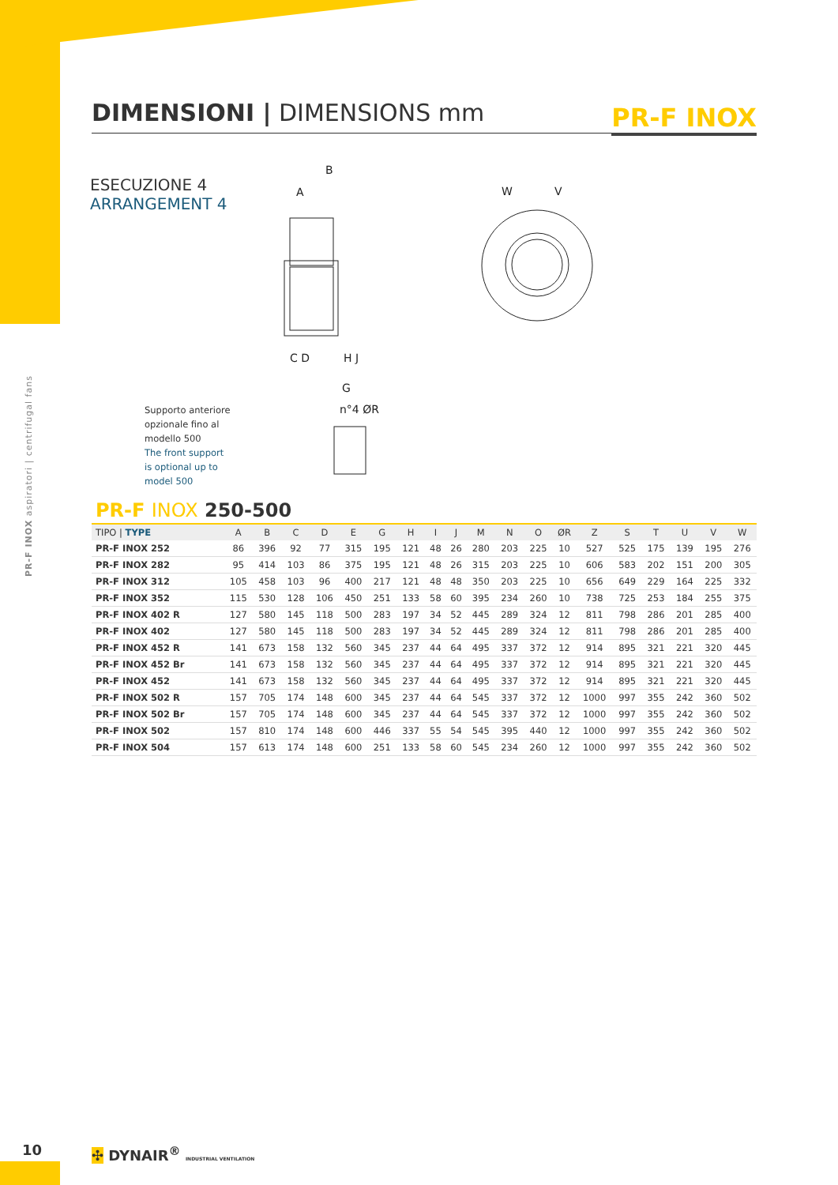DIMENSIONI | DIMENSIONS mm
PR-F INOX
PR-F INOX aspiratori | centrifugal fans
ESECUZIONE 4
ARRANGEMENT 4
B
A
W
V
C D
H J
G
n°4 ØR
Supporto anteriore
opzionale fino al
modello 500
The front support
is optional up to
model 500
PR-F INOX 250-500
| TIPO / TYPE | A | B | C | D | E | G | H | I | J | M | N | O | ØR | Z | S | T | U | V | W |
| --- | --- | --- | --- | --- | --- | --- | --- | --- | --- | --- | --- | --- | --- | --- | --- | --- | --- | --- | --- |
| PR-F INOX 252 | 86 | 396 | 92 | 77 | 315 | 195 | 121 | 48 | 26 | 280 | 203 | 225 | 10 | 527 | 525 | 175 | 139 | 195 | 276 |
| PR-F INOX 282 | 95 | 414 | 103 | 86 | 375 | 195 | 121 | 48 | 26 | 315 | 203 | 225 | 10 | 606 | 583 | 202 | 151 | 200 | 305 |
| PR-F INOX 312 | 105 | 458 | 103 | 96 | 400 | 217 | 121 | 48 | 48 | 350 | 203 | 225 | 10 | 656 | 649 | 229 | 164 | 225 | 332 |
| PR-F INOX 352 | 115 | 530 | 128 | 106 | 450 | 251 | 133 | 58 | 60 | 395 | 234 | 260 | 10 | 738 | 725 | 253 | 184 | 255 | 375 |
| PR-F INOX 402 R | 127 | 580 | 145 | 118 | 500 | 283 | 197 | 34 | 52 | 445 | 289 | 324 | 12 | 811 | 798 | 286 | 201 | 285 | 400 |
| PR-F INOX 402 | 127 | 580 | 145 | 118 | 500 | 283 | 197 | 34 | 52 | 445 | 289 | 324 | 12 | 811 | 798 | 286 | 201 | 285 | 400 |
| PR-F INOX 452 R | 141 | 673 | 158 | 132 | 560 | 345 | 237 | 44 | 64 | 495 | 337 | 372 | 12 | 914 | 895 | 321 | 221 | 320 | 445 |
| PR-F INOX 452 Br | 141 | 673 | 158 | 132 | 560 | 345 | 237 | 44 | 64 | 495 | 337 | 372 | 12 | 914 | 895 | 321 | 221 | 320 | 445 |
| PR-F INOX 452 | 141 | 673 | 158 | 132 | 560 | 345 | 237 | 44 | 64 | 495 | 337 | 372 | 12 | 914 | 895 | 321 | 221 | 320 | 445 |
| PR-F INOX 502 R | 157 | 705 | 174 | 148 | 600 | 345 | 237 | 44 | 64 | 545 | 337 | 372 | 12 | 1000 | 997 | 355 | 242 | 360 | 502 |
| PR-F INOX 502 Br | 157 | 705 | 174 | 148 | 600 | 345 | 237 | 44 | 64 | 545 | 337 | 372 | 12 | 1000 | 997 | 355 | 242 | 360 | 502 |
| PR-F INOX 502 | 157 | 810 | 174 | 148 | 600 | 446 | 337 | 55 | 54 | 545 | 395 | 440 | 12 | 1000 | 997 | 355 | 242 | 360 | 502 |
| PR-F INOX 504 | 157 | 613 | 174 | 148 | 600 | 251 | 133 | 58 | 60 | 545 | 234 | 260 | 12 | 1000 | 997 | 355 | 242 | 360 | 502 |
10
✣ DYNAIR<sup>®</sup> INDUSTRIAL VENTILATION